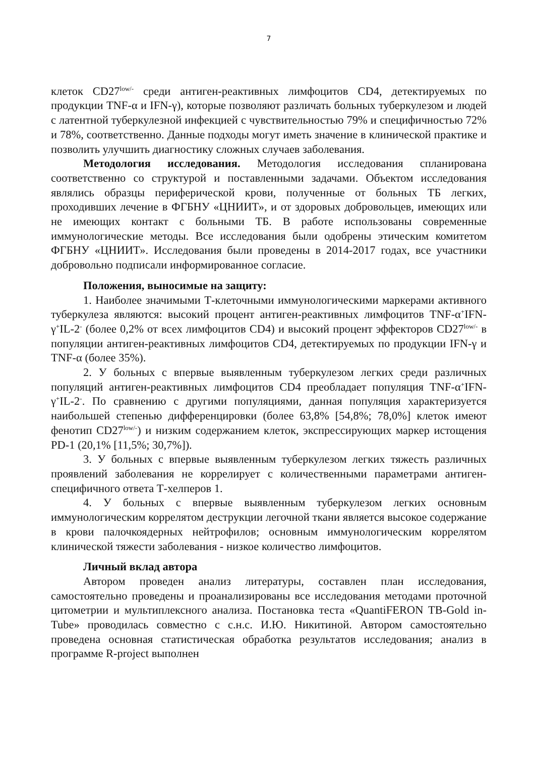7
клеток CD27<sup>low/-</sup> среди антиген-реактивных лимфоцитов CD4, детектируемых по продукции TNF-α и IFN-γ), которые позволяют различать больных туберкулезом и людей с латентной туберкулезной инфекцией с чувствительностью 79% и специфичностью 72% и 78%, соответственно. Данные подходы могут иметь значение в клинической практике и позволить улучшить диагностику сложных случаев заболевания.
Методология исследования. Методология исследования спланирована соответственно со структурой и поставленными задачами. Объектом исследования являлись образцы периферической крови, полученные от больных ТБ легких, проходивших лечение в ФГБНУ «ЦНИИТ», и от здоровых добровольцев, имеющих или не имеющих контакт с больными ТБ. В работе использованы современные иммунологические методы. Все исследования были одобрены этическим комитетом ФГБНУ «ЦНИИТ». Исследования были проведены в 2014-2017 годах, все участники добровольно подписали информированное согласие.
Положения, выносимые на защиту:
1. Наиболее значимыми Т-клеточными иммунологическими маркерами активного туберкулеза являются: высокий процент антиген-реактивных лимфоцитов TNF-α<sup>+</sup>IFN-γ<sup>+</sup>IL-2<sup>-</sup> (более 0,2% от всех лимфоцитов CD4) и высокий процент эффекторов CD27<sup>low/-</sup> в популяции антиген-реактивных лимфоцитов CD4, детектируемых по продукции IFN-γ и TNF-α (более 35%).
2. У больных с впервые выявленным туберкулезом легких среди различных популяций антиген-реактивных лимфоцитов CD4 преобладает популяция TNF-α<sup>+</sup>IFN-γ<sup>+</sup>IL-2<sup>-</sup>. По сравнению с другими популяциями, данная популяция характеризуется наибольшей степенью дифференцировки (более 63,8% [54,8%; 78,0%] клеток имеют фенотип CD27<sup>low/-</sup>) и низким содержанием клеток, экспрессирующих маркер истощения PD-1 (20,1% [11,5%; 30,7%]).
3. У больных с впервые выявленным туберкулезом легких тяжесть различных проявлений заболевания не коррелирует с количественными параметрами антиген-специфичного ответа Т-хелперов 1.
4. У больных с впервые выявленным туберкулезом легких основным иммунологическим коррелятом деструкции легочной ткани является высокое содержание в крови палочкоядерных нейтрофилов; основным иммунологическим коррелятом клинической тяжести заболевания - низкое количество лимфоцитов.
Личный вклад автора
Автором проведен анализ литературы, составлен план исследования, самостоятельно проведены и проанализированы все исследования методами проточной цитометрии и мультиплексного анализа. Постановка теста «QuantiFERON TB-Gold in-Tube» проводилась совместно с с.н.с. И.Ю. Никитиной. Автором самостоятельно проведена основная статистическая обработка результатов исследования; анализ в программе R-project выполнен